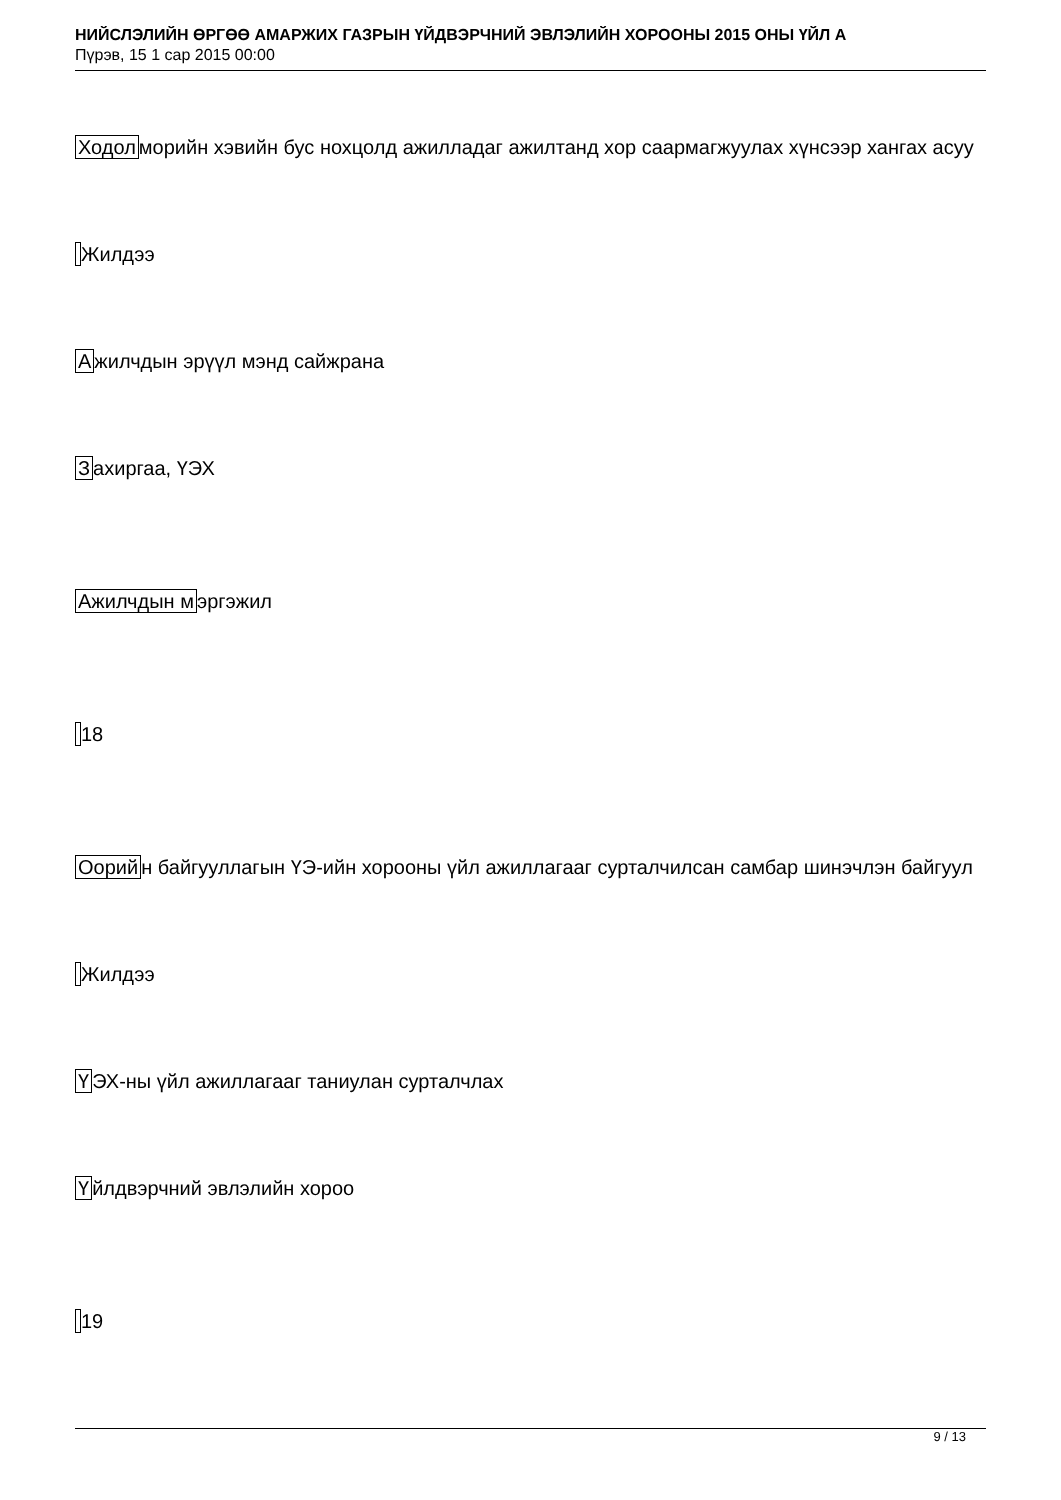НИЙСЛЭЛИЙН ӨРГӨӨ АМАРЖИХ ГАЗРЫН ҮЙДВЭРЧНИЙ ЭВЛЭЛИЙН ХОРООНЫ 2015 ОНЫ ҮЙЛ А
Пүрэв, 15 1 сар 2015 00:00
Ходолморийн хэвийн бус нохцолд ажилладаг ажилтанд хор саармагжуулах хүнсээр хангах асуу
Жилдээ
Ажилчдын эрүүл мэнд сайжрана
Захиргаа, ҮЭХ
Ажилчдын мэргэжил
18
Оорийн байгууллагын ҮЭ-ийн хорооны үйл ажиллагааг сурталчилсан самбар шинэчлэн байгуул
Жилдээ
ҮЭХ-ны үйл ажиллагааг таниулан сурталчлах
Үйлдвэрчний эвлэлийн хороо
19
9 / 13